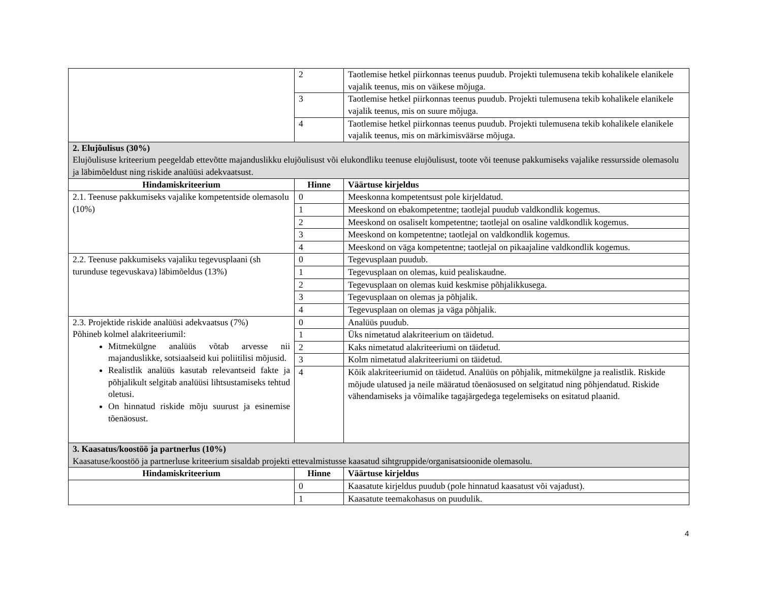| | 2 | Taotlemise hetkel piirkonnas teenus puudub. Projekti tulemusena tekib kohalikele elanikele vajalik teenus, mis on väikese mõjuga. |
| | 3 | Taotlemise hetkel piirkonnas teenus puudub. Projekti tulemusena tekib kohalikele elanikele vajalik teenus, mis on suure mõjuga. |
| | 4 | Taotlemise hetkel piirkonnas teenus puudub. Projekti tulemusena tekib kohalikele elanikele vajalik teenus, mis on märkimisväärse mõjuga. |
| 2. Elujõulisus (30%) Elujõulisuse kriteerium peegeldab ettevõtte majanduslikku elujõulisust või elukondliku teenuse elujõulisust, toote või teenuse pakkumiseks vajalike ressursside olemasolu ja läbimõeldust ning riskide analüüsi adekvaatsust. | | |
| Hindamiskriteerium | Hinne | Väärtuse kirjeldus |
| 2.1. Teenuse pakkumiseks vajalike kompetentside olemasolu (10%) | 0 | Meeskonna kompetentsust pole kirjeldatud. |
| | 1 | Meeskond on ebakompetentne; taotlejal puudub valdkondlik kogemus. |
| | 2 | Meeskond on osaliselt kompetentne; taotlejal on osaline valdkondlik kogemus. |
| | 3 | Meeskond on kompetentne; taotlejal on valdkondlik kogemus. |
| | 4 | Meeskond on väga kompetentne; taotlejal on pikaajaline valdkondlik kogemus. |
| 2.2. Teenuse pakkumiseks vajaliku tegevusplaani (sh turunduse tegevuskava) läbimõeldus (13%) | 0 | Tegevusplaan puudub. |
| | 1 | Tegevusplaan on olemas, kuid pealiskaudne. |
| | 2 | Tegevusplaan on olemas kuid keskmise põhjalikkusega. |
| | 3 | Tegevusplaan on olemas ja põhjalik. |
| | 4 | Tegevusplaan on olemas ja väga põhjalik. |
| 2.3. Projektide riskide analüüsi adekvaatsus (7%) Põhineb kolmel alakriteeriumil: Mitmekülgne analüüs võtab arvesse nii majanduslikke, sotsiaalseid kui poliitilisi mõjusid. Realistlik analüüs kasutab relevantseid fakte ja põhjalikult selgitab analüüsi lihtsustamiseks tehtud oletusi. On hinnatud riskide mõju suurust ja esinemise tõenäosust. | 0 | Analüüs puudub. |
| | 1 | Üks nimetatud alakriteerium on täidetud. |
| | 2 | Kaks nimetatud alakriteeriumi on täidetud. |
| | 3 | Kolm nimetatud alakriteeriumi on täidetud. |
| | 4 | Kõik alakriteeriumid on täidetud. Analüüs on põhjalik, mitmekülgne ja realistlik. Riskide mõjude ulatused ja neile määratud tõenäosused on selgitatud ning põhjendatud. Riskide vähendamiseks ja võimalike tagajärgedega tegelemiseks on esitatud plaanid. |
| 3. Kaasatus/koostöö ja partnerlus (10%) Kaasatuse/koostöö ja partnerluse kriteerium sisaldab projekti ettevalmistusse kaasatud sihtgruppide/organisatsioonide olemasolu. | | |
| Hindamiskriteerium | Hinne | Väärtuse kirjeldus |
| | 0 | Kaasatute kirjeldus puudub (pole hinnatud kaasatust või vajadust). |
| | 1 | Kaasatute teemakohasus on puudulik. |
4